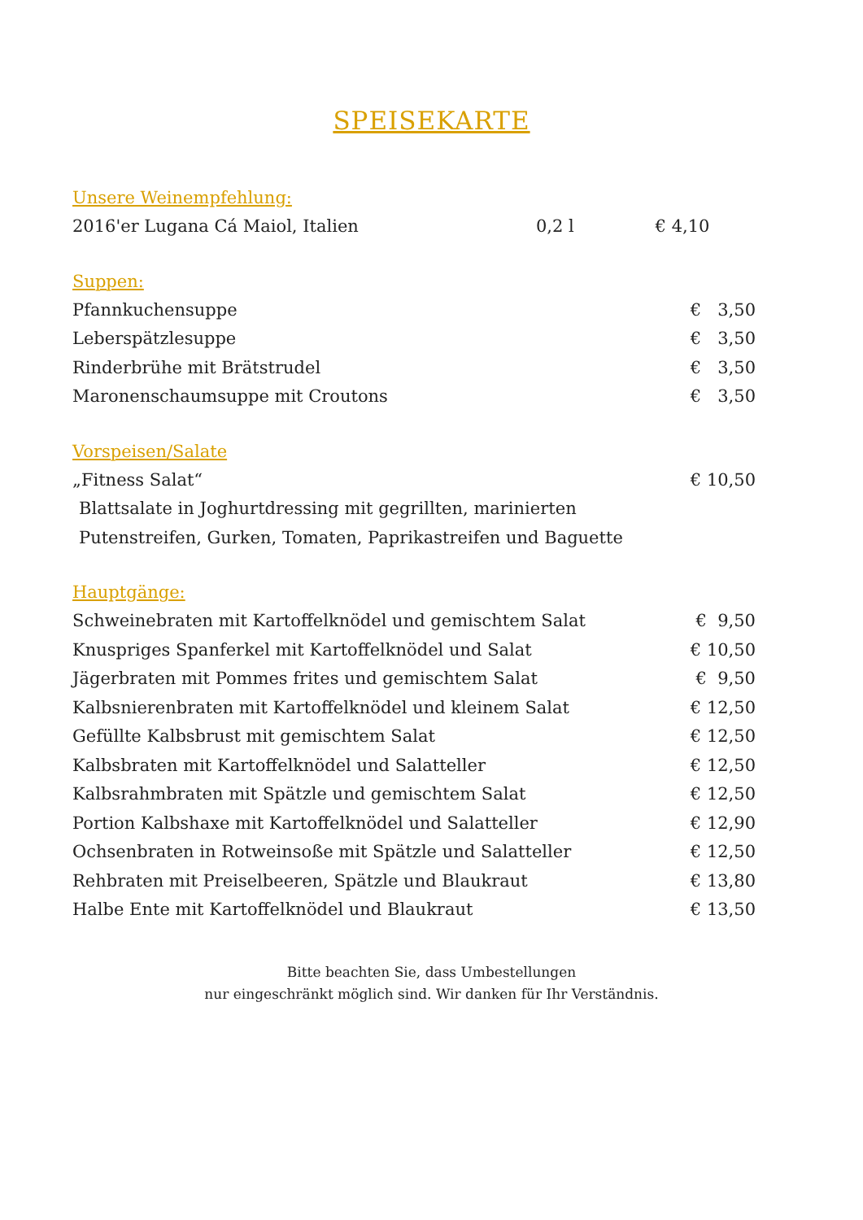SPEISEKARTE
Unsere Weinempfehlung:
2016'er Lugana Cá Maiol, Italien 0,2 l € 4,10
Suppen:
Pfannkuchensuppe € 3,50
Leberspätzlesuppe € 3,50
Rinderbrühe mit Brätstrudel € 3,50
Maronenschaumsuppe mit Croutons € 3,50
Vorspeisen/Salate
„Fitness Salat“€ 10,50
Blattsalate in Joghurtdressing mit gegrillten, marinierten
Putenstreifen, Gurken, Tomaten, Paprikastreifen und Baguette
Hauptgänge:
Schweinebraten mit Kartoffelknödel und gemischtem Salat € 9,50
Knuspriges Spanferkel mit Kartoffelknödel und Salat € 10,50
Jägerbraten mit Pommes frites und gemischtem Salat € 9,50
Kalbsnierenbraten mit Kartoffelknödel und kleinem Salat € 12,50
Gefüllte Kalbsbrust mit gemischtem Salat € 12,50
Kalbsbraten mit Kartoffelknödel und Salatteller € 12,50
Kalbsrahmbraten mit Spätzle und gemischtem Salat € 12,50
Portion Kalbshaxe mit Kartoffelknödel und Salatteller € 12,90
Ochsenbraten in Rotweinsoße mit Spätzle und Salatteller € 12,50
Rehbraten mit Preiselbeeren, Spätzle und Blaukraut € 13,80
Halbe Ente mit Kartoffelknödel und Blaukraut € 13,50
Bitte beachten Sie, dass Umbestellungen
nur eingeschränkt möglich sind. Wir danken für Ihr Verständnis.